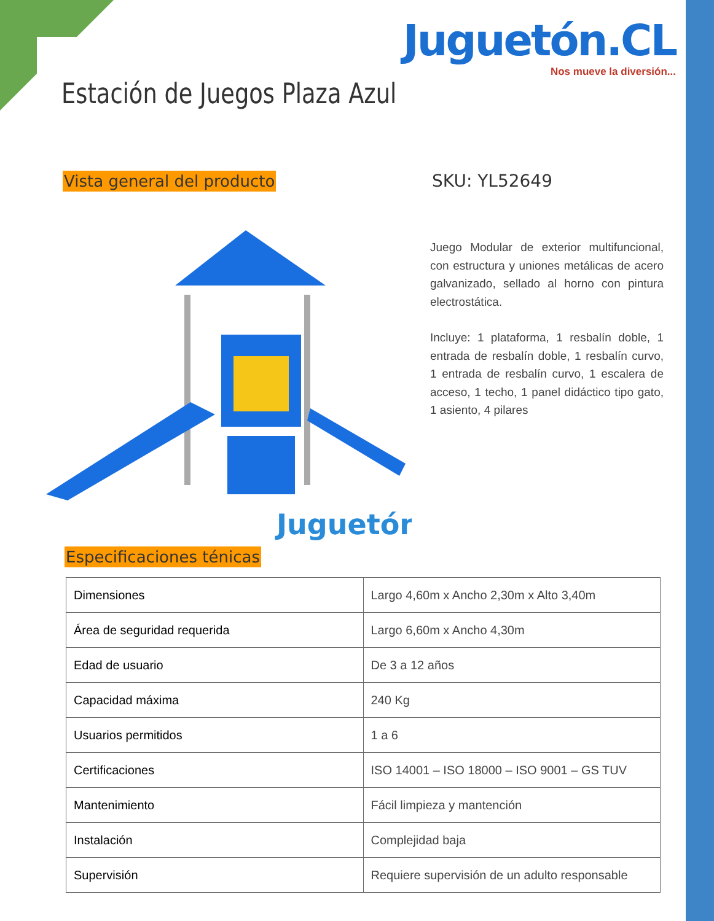Juguetón.CL
Nos mueve la diversión...
Estación de Juegos Plaza Azul
Vista general del producto SKU: YL52649
Juego Modular de exterior multifuncional, con estructura y uniones metálicas de acero galvanizado, sellado al horno con pintura electrostática.
Incluye: 1 plataforma, 1 resbalín doble, 1 entrada de resbalín doble, 1 resbalín curvo, 1 entrada de resbalín curvo, 1 escalera de acceso, 1 techo, 1 panel didáctico tipo gato, 1 asiento, 4 pilares
Juguetón
Especificaciones ténicas
| Dimensiones | Largo 4,60m x Ancho 2,30m x Alto 3,40m |
| Área de seguridad requerida | Largo 6,60m x Ancho 4,30m |
| Edad de usuario | De 3 a 12 años |
| Capacidad máxima | 240 Kg |
| Usuarios permitidos | 1 a 6 |
| Certificaciones | ISO 14001 – ISO 18000 – ISO 9001 – GS TUV |
| Mantenimiento | Fácil limpieza y mantención |
| Instalación | Complejidad baja |
| Supervisión | Requiere supervisión de un adulto responsable |